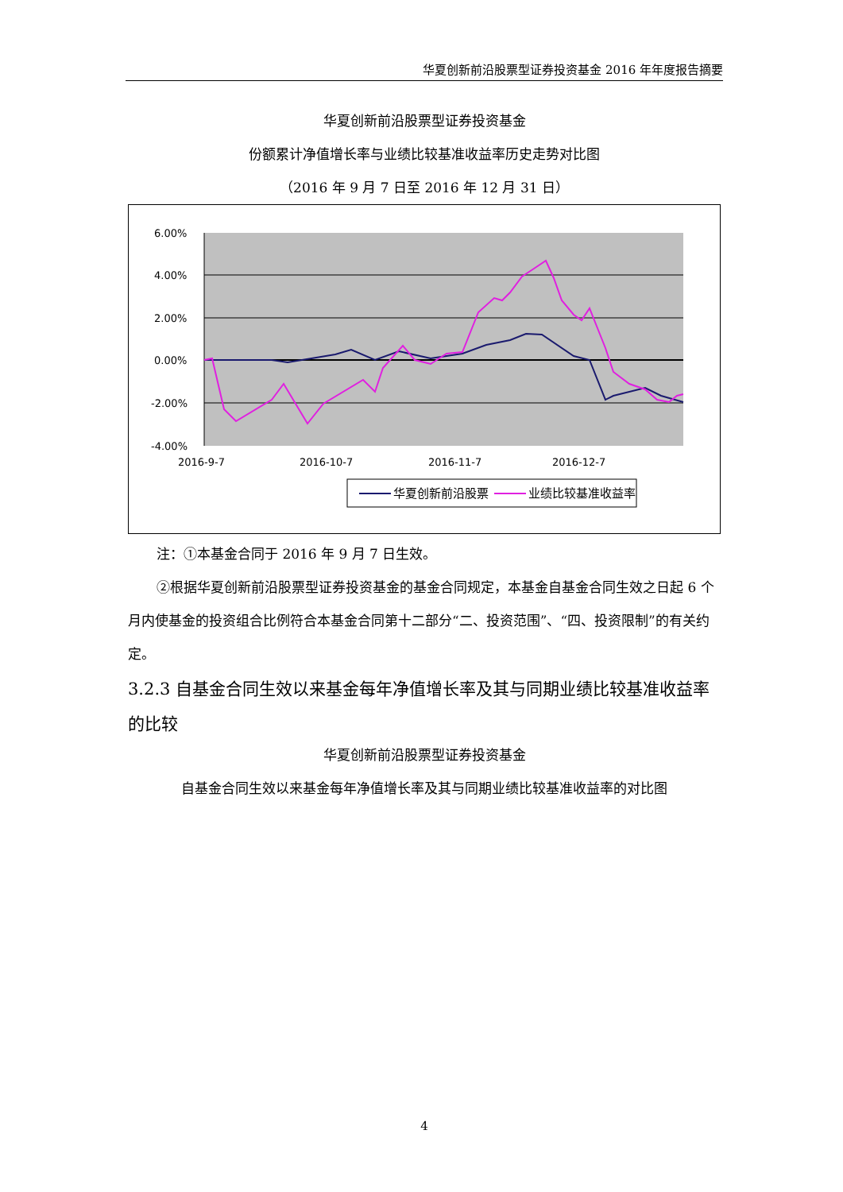华夏创新前沿股票型证券投资基金 2016 年年度报告摘要
华夏创新前沿股票型证券投资基金
份额累计净值增长率与业绩比较基准收益率历史走势对比图
（2016 年 9 月 7 日至 2016 年 12 月 31 日）
6.00%
4.00%
2.00%
0.00%
-2.00%
-4.00%
2016-9-7
2016-10-7
2016-11-7
2016-12-7
华夏创新前沿股票
业绩比较基准收益率
注：①本基金合同于 2016 年 9 月 7 日生效。
②根据华夏创新前沿股票型证券投资基金的基金合同规定，本基金自基金合同生效之日起 6 个月内使基金的投资组合比例符合本基金合同第十二部分“二、投资范围”、“四、投资限制”的有关约定。
3.2.3 自基金合同生效以来基金每年净值增长率及其与同期业绩比较基准收益率的比较
华夏创新前沿股票型证券投资基金
自基金合同生效以来基金每年净值增长率及其与同期业绩比较基准收益率的对比图
4